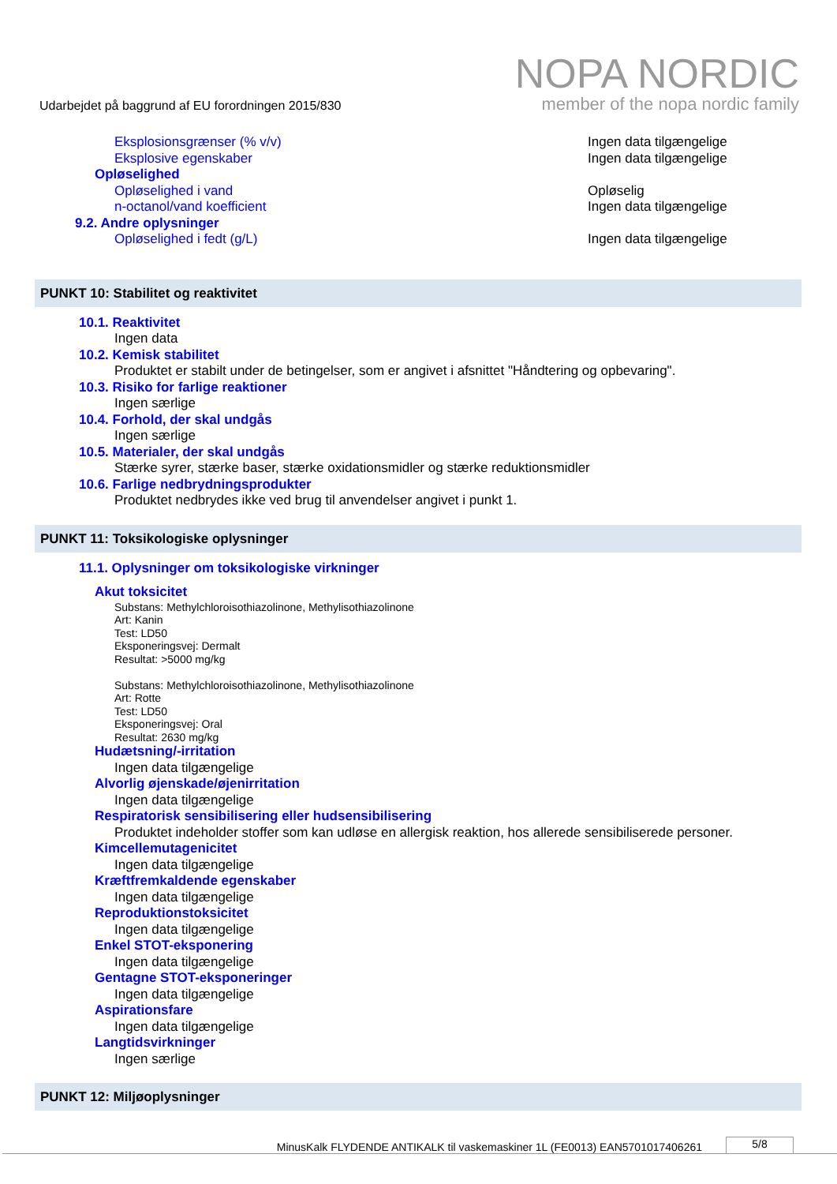Udarbejdet på baggrund af EU forordningen 2015/830
NOPA NORDIC
member of the nopa nordic family
Eksplosionsgrænser (% v/v) Ingen data tilgængelige
Eksplosive egenskaber Ingen data tilgængelige
Opløselighed
Opløselighed i vand Opløselig
n-octanol/vand koefficient Ingen data tilgængelige
9.2. Andre oplysninger
Opløselighed i fedt (g/L) Ingen data tilgængelige
PUNKT 10: Stabilitet og reaktivitet
10.1. Reaktivitet
Ingen data
10.2. Kemisk stabilitet
Produktet er stabilt under de betingelser, som er angivet i afsnittet "Håndtering og opbevaring".
10.3. Risiko for farlige reaktioner
Ingen særlige
10.4. Forhold, der skal undgås
Ingen særlige
10.5. Materialer, der skal undgås
Stærke syrer, stærke baser, stærke oxidationsmidler og stærke reduktionsmidler
10.6. Farlige nedbrydningsprodukter
Produktet nedbrydes ikke ved brug til anvendelser angivet i punkt 1.
PUNKT 11: Toksikologiske oplysninger
11.1. Oplysninger om toksikologiske virkninger
Akut toksicitet
Substans: Methylchloroisothiazolinone, Methylisothiazolinone
Art: Kanin
Test: LD50
Eksponeringsvej: Dermalt
Resultat: >5000 mg/kg
Substans: Methylchloroisothiazolinone, Methylisothiazolinone
Art: Rotte
Test: LD50
Eksponeringsvej: Oral
Resultat: 2630 mg/kg
Hudætsning/-irritation
Ingen data tilgængelige
Alvorlig øjenskade/øjenirritation
Ingen data tilgængelige
Respiratorisk sensibilisering eller hudsensibilisering
Produktet indeholder stoffer som kan udløse en allergisk reaktion, hos allerede sensibiliserede personer.
Kimcellemutagenicitet
Ingen data tilgængelige
Kræftfremkaldende egenskaber
Ingen data tilgængelige
Reproduktionstoksicitet
Ingen data tilgængelige
Enkel STOT-eksponering
Ingen data tilgængelige
Gentagne STOT-eksponeringer
Ingen data tilgængelige
Aspirationsfare
Ingen data tilgængelige
Langtidsvirkninger
Ingen særlige
PUNKT 12: Miljøoplysninger
MinusKalk FLYDENDE ANTIKALK til vaskemaskiner 1L (FE0013) EAN5701017406261
5/8